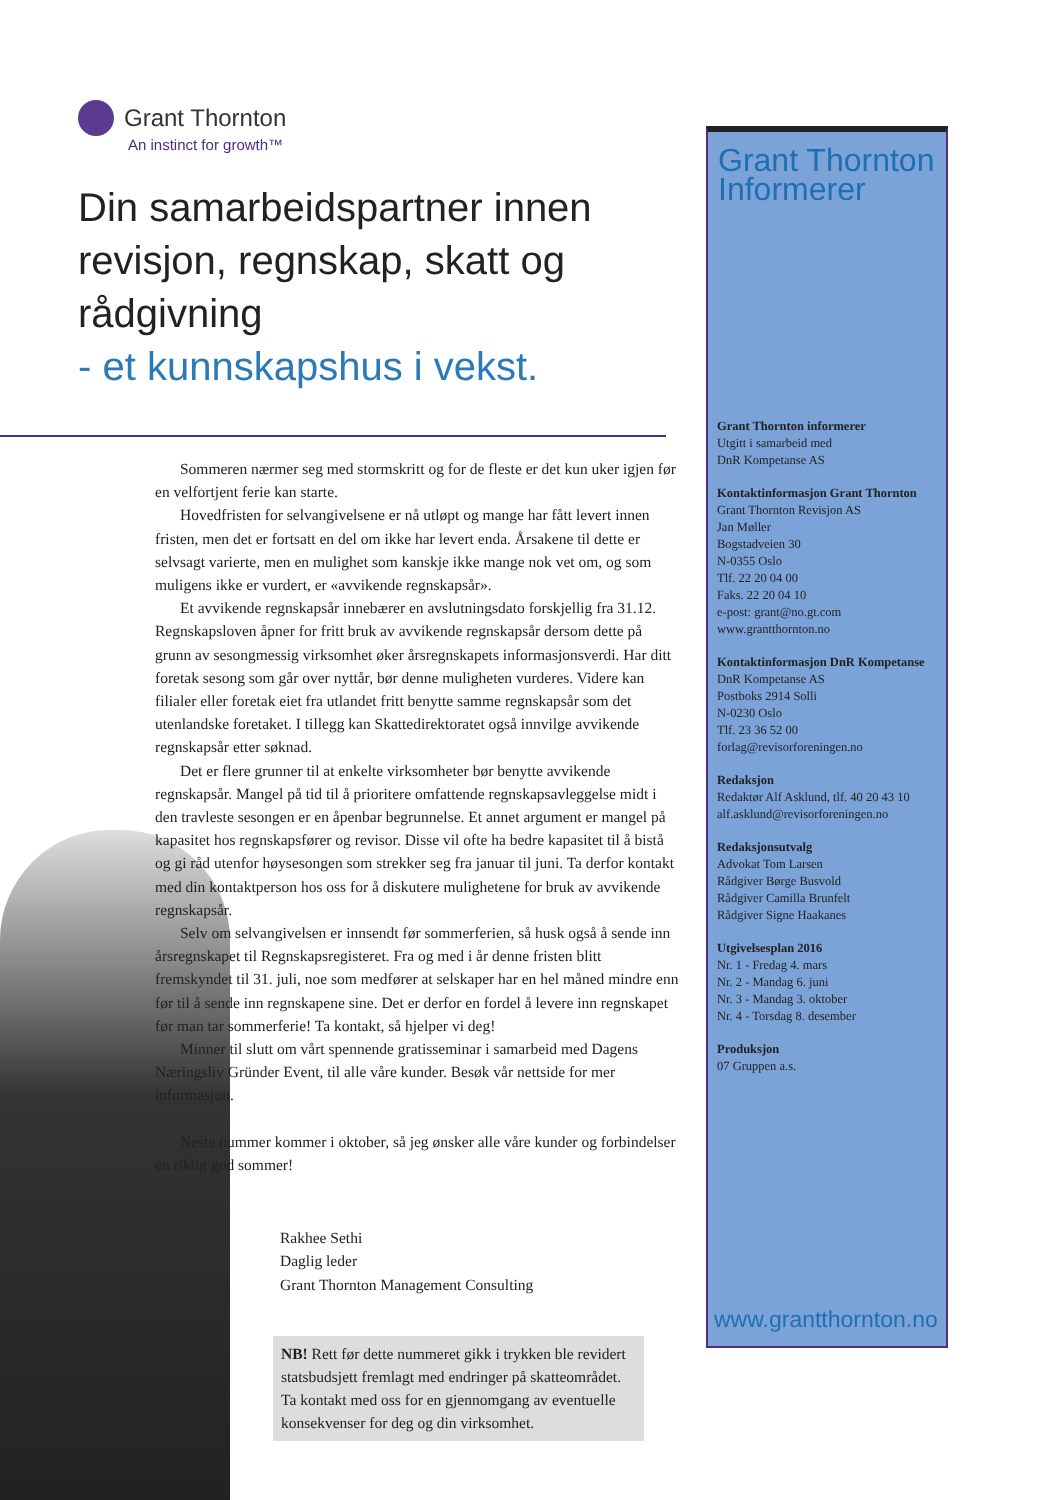Grant Thornton
An instinct for growth™
Din samarbeidspartner innen revisjon, regnskap, skatt og rådgivning
- et kunnskapshus i vekst.
Sommeren nærmer seg med stormskritt og for de fleste er det kun uker igjen før en velfortjent ferie kan starte.
Hovedfristen for selvangivelsene er nå utløpt og mange har fått levert innen fristen, men det er fortsatt en del om ikke har levert enda. Årsakene til dette er selvsagt varierte, men en mulighet som kanskje ikke mange nok vet om, og som muligens ikke er vurdert, er «avvikende regnskapsår».
Et avvikende regnskapsår innebærer en avslutningsdato forskjellig fra 31.12. Regnskapsloven åpner for fritt bruk av avvikende regnskapsår dersom dette på grunn av sesongmessig virksomhet øker årsregnskapets informasjonsverdi. Har ditt foretak sesong som går over nyttår, bør denne muligheten vurderes. Videre kan filialer eller foretak eiet fra utlandet fritt benytte samme regnskapsår som det utenlandske foretaket. I tillegg kan Skattedirektoratet også innvilge avvikende regnskapsår etter søknad.
Det er flere grunner til at enkelte virksomheter bør benytte avvikende regnskapsår. Mangel på tid til å prioritere omfattende regnskapsavleggelse midt i den travleste sesongen er en åpenbar begrunnelse. Et annet argument er mangel på kapasitet hos regnskapsfører og revisor. Disse vil ofte ha bedre kapasitet til å bistå og gi råd utenfor høysesongen som strekker seg fra januar til juni. Ta derfor kontakt med din kontaktperson hos oss for å diskutere mulighetene for bruk av avvikende regnskapsår.
Selv om selvangivelsen er innsendt før sommerferien, så husk også å sende inn årsregnskapet til Regnskapsregisteret. Fra og med i år denne fristen blitt fremskyndet til 31. juli, noe som medfører at selskaper har en hel måned mindre enn før til å sende inn regnskapene sine. Det er derfor en fordel å levere inn regnskapet før man tar sommerferie! Ta kontakt, så hjelper vi deg!
Minner til slutt om vårt spennende gratisseminar i samarbeid med Dagens Næringsliv Gründer Event, til alle våre kunder. Besøk vår nettside for mer informasjon.
Neste nummer kommer i oktober, så jeg ønsker alle våre kunder og forbindelser en riktig god sommer!
Rakhee Sethi
Daglig leder
Grant Thornton Management Consulting
NB! Rett før dette nummeret gikk i trykken ble revidert statsbudsjett fremlagt med endringer på skatteområdet. Ta kontakt med oss for en gjennomgang av eventuelle konsekvenser for deg og din virksomhet.
Grant Thornton Informerer
Grant Thornton informerer
Utgitt i samarbeid med
DnR Kompetanse AS
Kontaktinformasjon Grant Thornton
Grant Thornton Revisjon AS
Jan Møller
Bogstadveien 30
N-0355 Oslo
Tlf. 22 20 04 00
Faks. 22 20 04 10
e-post: grant@no.gt.com
www.grantthornton.no
Kontaktinformasjon DnR Kompetanse
DnR Kompetanse AS
Postboks 2914 Solli
N-0230 Oslo
Tlf. 23 36 52 00
forlag@revisorforeningen.no
Redaksjon
Redaktør Alf Asklund, tlf. 40 20 43 10
alf.asklund@revisorforeningen.no
Redaksjonsutvalg
Advokat Tom Larsen
Rådgiver Børge Busvold
Rådgiver Camilla Brunfelt
Rådgiver Signe Haakanes
Utgivelsesplan 2016
Nr. 1 - Fredag 4. mars
Nr. 2 - Mandag 6. juni
Nr. 3 - Mandag 3. oktober
Nr. 4 - Torsdag 8. desember
Produksjon
07 Gruppen a.s.
www.grantthornton.no